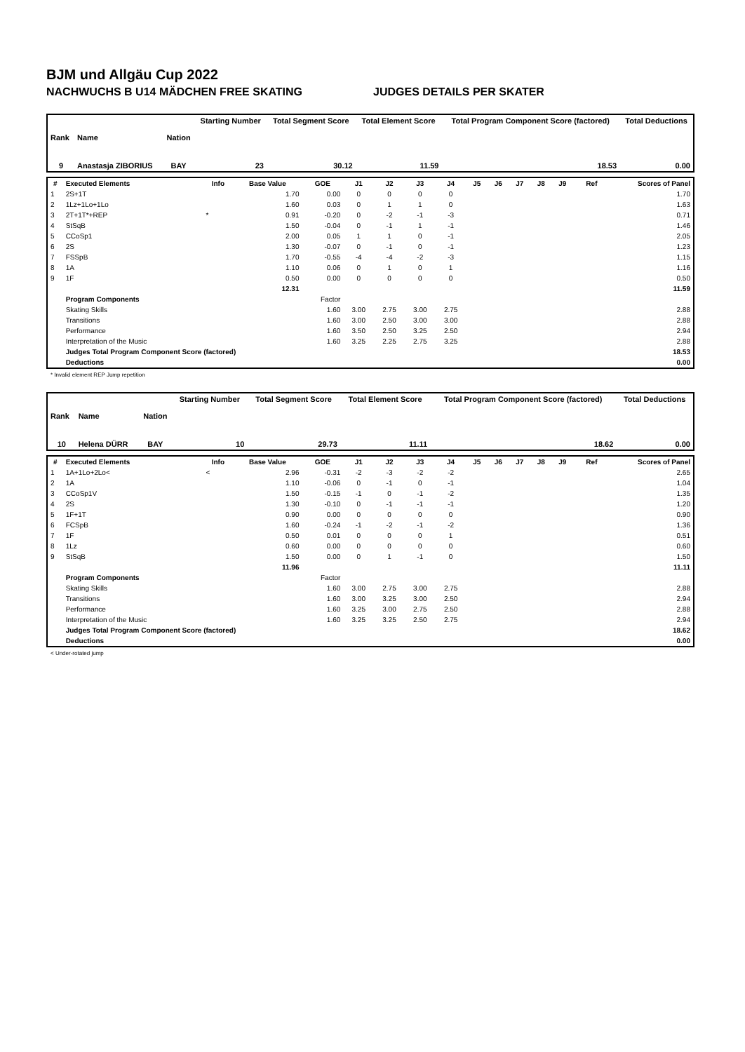BJM und Allgäu Cup 2022
NACHWUCHS B U14 MÄDCHEN FREE SKATING JUDGES DETAILS PER SKATER
| Rank | Name | Nation | Starting Number | Total Segment Score | Total Element Score | Total Program Component Score (factored) | Total Deductions |
| --- | --- | --- | --- | --- | --- | --- | --- |
| 9 | Anastasja ZIBORIUS | BAY | 23 | 30.12 | 11.59 | 18.53 | 0.00 |
| # | Executed Elements | Info | Base Value | GOE | J1 | J2 | J3 | J4 | J5 | J6 | J7 | J8 | J9 | Ref | Scores of Panel |
| --- | --- | --- | --- | --- | --- | --- | --- | --- | --- | --- | --- | --- | --- | --- | --- |
| 1 | 2S+1T | | 1.70 | 0.00 | 0 | 0 | 0 | 0 | | | | | | | 1.70 |
| 2 | 1Lz+1Lo+1Lo | | 1.60 | 0.03 | 0 | 1 | 1 | 0 | | | | | | | 1.63 |
| 3 | 2T+1T*+REP | * | 0.91 | -0.20 | 0 | -2 | -1 | -3 | | | | | | | 0.71 |
| 4 | StSqB | | 1.50 | -0.04 | 0 | -1 | 1 | -1 | | | | | | | 1.46 |
| 5 | CCoSp1 | | 2.00 | 0.05 | 1 | 1 | 0 | -1 | | | | | | | 2.05 |
| 6 | 2S | | 1.30 | -0.07 | 0 | -1 | 0 | -1 | | | | | | | 1.23 |
| 7 | FSSpB | | 1.70 | -0.55 | -4 | -4 | -2 | -3 | | | | | | | 1.15 |
| 8 | 1A | | 1.10 | 0.06 | 0 | 1 | 0 | 1 | | | | | | | 1.16 |
| 9 | 1F | | 0.50 | 0.00 | 0 | 0 | 0 | 0 | | | | | | | 0.50 |
| | | | 12.31 | | | | | | | | | | | | 11.59 |
| | Program Components | | | Factor | | | | | | | | | | | |
| | Skating Skills | | | 1.60 | 3.00 | 2.75 | 3.00 | 2.75 | | | | | | | 2.88 |
| | Transitions | | | 1.60 | 3.00 | 2.50 | 3.00 | 3.00 | | | | | | | 2.88 |
| | Performance | | | 1.60 | 3.50 | 2.50 | 3.25 | 2.50 | | | | | | | 2.94 |
| | Interpretation of the Music | | | 1.60 | 3.25 | 2.25 | 2.75 | 3.25 | | | | | | | 2.88 |
| | Judges Total Program Component Score (factored) | | | | | | | | | | | | | | 18.53 |
| | Deductions | | | | | | | | | | | | | | 0.00 |
* Invalid element REP Jump repetition
| Rank | Name | Nation | Starting Number | Total Segment Score | Total Element Score | Total Program Component Score (factored) | Total Deductions |
| --- | --- | --- | --- | --- | --- | --- | --- |
| 10 | Helena DÜRR | BAY | 10 | 29.73 | 11.11 | 18.62 | 0.00 |
| # | Executed Elements | Info | Base Value | GOE | J1 | J2 | J3 | J4 | J5 | J6 | J7 | J8 | J9 | Ref | Scores of Panel |
| --- | --- | --- | --- | --- | --- | --- | --- | --- | --- | --- | --- | --- | --- | --- | --- |
| 1 | 1A+1Lo+2Lo< | < | 2.96 | -0.31 | -2 | -3 | -2 | -2 | | | | | | | 2.65 |
| 2 | 1A | | 1.10 | -0.06 | 0 | -1 | 0 | -1 | | | | | | | 1.04 |
| 3 | CCoSp1V | | 1.50 | -0.15 | -1 | 0 | -1 | -2 | | | | | | | 1.35 |
| 4 | 2S | | 1.30 | -0.10 | 0 | -1 | -1 | -1 | | | | | | | 1.20 |
| 5 | 1F+1T | | 0.90 | 0.00 | 0 | 0 | 0 | 0 | | | | | | | 0.90 |
| 6 | FCSpB | | 1.60 | -0.24 | -1 | -2 | -1 | -2 | | | | | | | 1.36 |
| 7 | 1F | | 0.50 | 0.01 | 0 | 0 | 0 | 1 | | | | | | | 0.51 |
| 8 | 1Lz | | 0.60 | 0.00 | 0 | 0 | 0 | 0 | | | | | | | 0.60 |
| 9 | StSqB | | 1.50 | 0.00 | 0 | 1 | -1 | 0 | | | | | | | 1.50 |
| | | | 11.96 | | | | | | | | | | | | 11.11 |
| | Program Components | | | Factor | | | | | | | | | | | |
| | Skating Skills | | | 1.60 | 3.00 | 2.75 | 3.00 | 2.75 | | | | | | | 2.88 |
| | Transitions | | | 1.60 | 3.00 | 3.25 | 3.00 | 2.50 | | | | | | | 2.94 |
| | Performance | | | 1.60 | 3.25 | 3.00 | 2.75 | 2.50 | | | | | | | 2.88 |
| | Interpretation of the Music | | | 1.60 | 3.25 | 3.25 | 2.50 | 2.75 | | | | | | | 2.94 |
| | Judges Total Program Component Score (factored) | | | | | | | | | | | | | | 18.62 |
| | Deductions | | | | | | | | | | | | | | 0.00 |
< Under-rotated jump